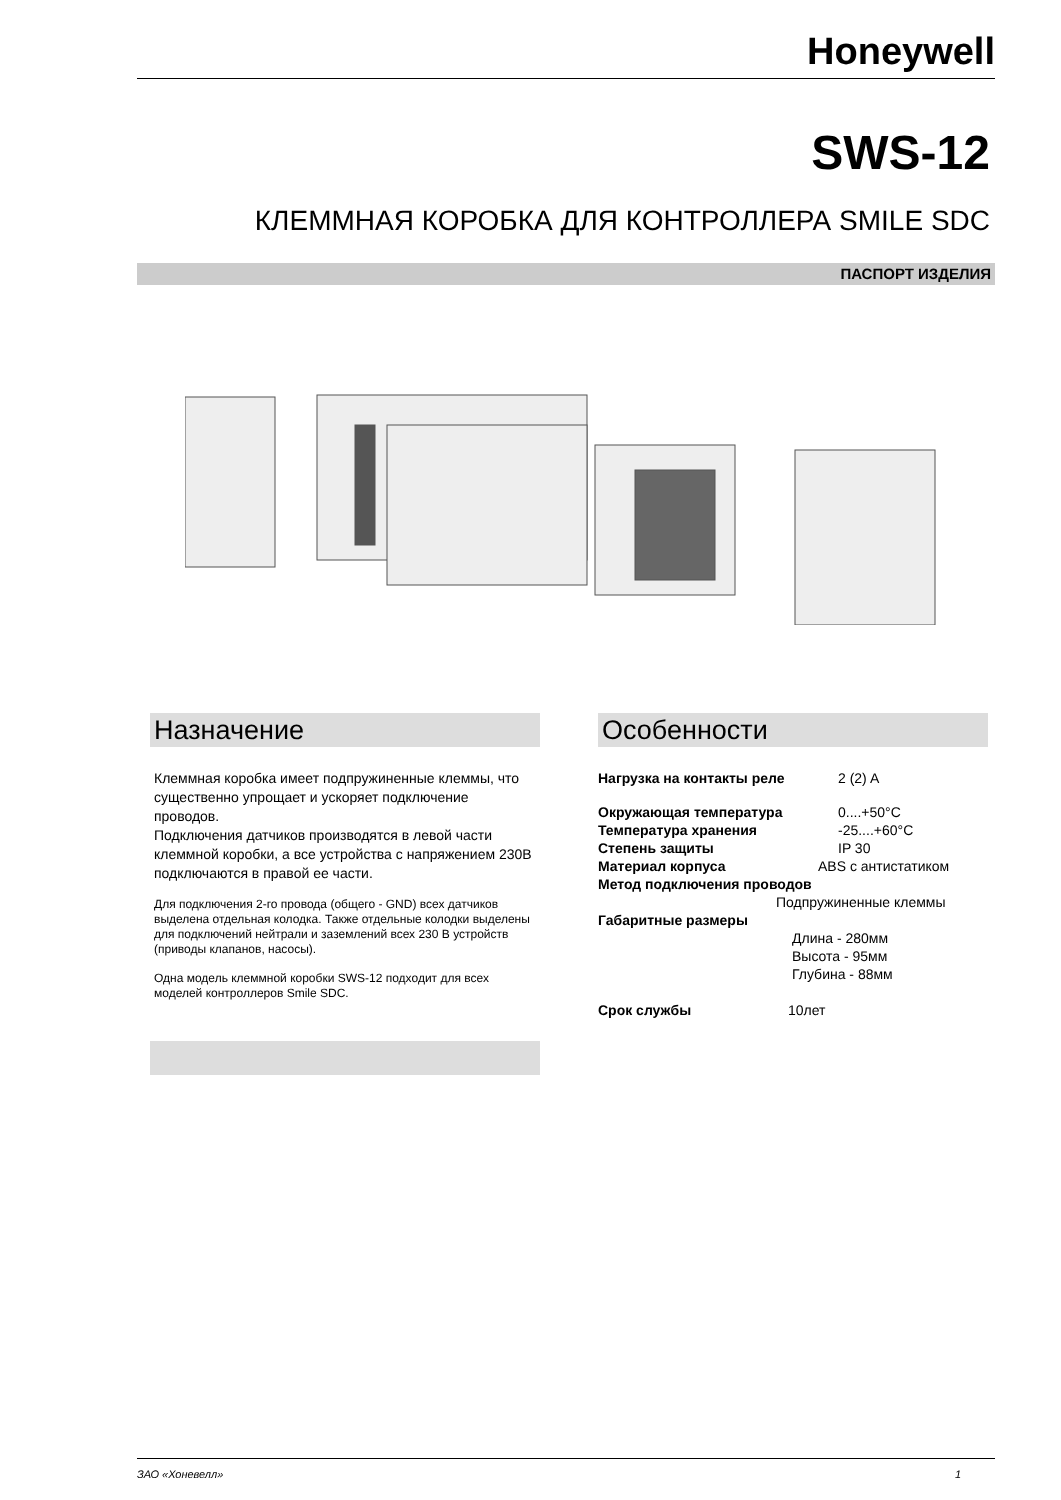Honeywell
SWS-12
КЛЕММНАЯ КОРОБКА ДЛЯ КОНТРОЛЛЕРА SMILE SDC
ПАСПОРТ ИЗДЕЛИЯ
Назначение
Клеммная коробка имеет подпружиненные клеммы, что существенно упрощает и ускоряет подключение проводов.
Подключения датчиков производятся в левой части клеммной коробки, а все устройства с напряжением 230В подключаются в правой ее части.
Для подключения 2-го провода (общего - GND) всех датчиков выделена отдельная колодка. Также отдельные колодки выделены для подключений нейтрали и заземлений всех 230 В устройств (приводы клапанов, насосы).
Одна модель клеммной коробки SWS-12 подходит для всех моделей контроллеров Smile SDC.
Особенности
Нагрузка на контакты реле 2 (2) A
Окружающая температура 0....+50°C
Температура хранения -25....+60°C
Степень защиты IP 30
Материал корпуса ABS с антистатиком
Метод подключения проводов
Подпружиненные клеммы
Габаритные размеры
Длина - 280мм
Высота - 95мм
Глубина - 88мм
Срок службы 10лет
ЗАО «Хоневелл» 1